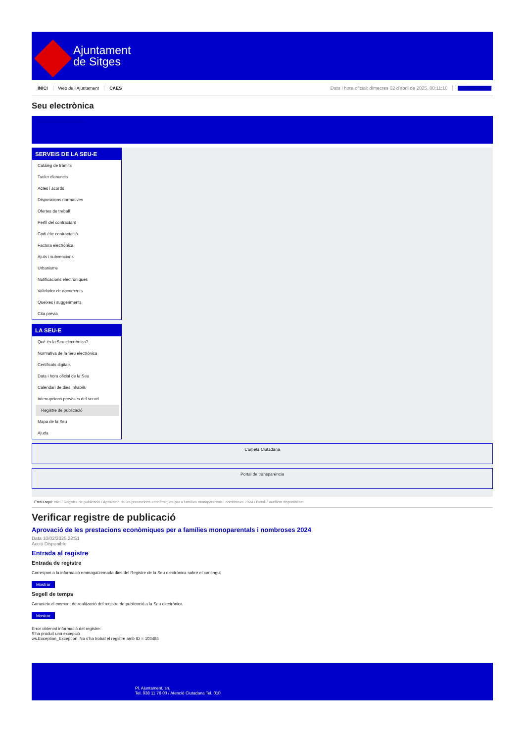Ajuntament
de Sitges
INICI Web de l'Ajuntament CAES Data i hora oficial: dimecres 02 d'abril de 2025, 00:11:10 Sincronitzar
Seu electrònica
Obtenir còpia autèntica
SERVEIS DE LA SEU-E
Catàleg de tràmits
Tauler d'anuncis
Actes i acords
Disposicions normatives
Ofertes de treball
Perfil del contractant
Codi ètic contractació
Factura electrònica
Ajuts i subvencions
Urbanisme
Notificacions electròniques
Validador de documents
Queixes i suggeriments
Cita prèvia
LA SEU-E
Què és la Seu electrònica?
Normativa de la Seu electrònica
Certificats digitals
Data i hora oficial de la Seu
Calendari de dies inhàbils
Interrupcions previstes del servei
Registre de publicació
Mapa de la Seu
Ajuda
Carpeta Ciutadana
Portal de transparència
Esteu aquí: Inici / Registre de publicació / Aprovació de les prestacions econòmiques per a famílies monoparentals i nombroses 2024 / Detall / Verificar disponibilitat
Verificar registre de publicació
Aprovació de les prestacions econòmiques per a famílies monoparentals i nombroses 2024
Data 10/02/2025 22:51
Acció Disponible
Entrada al registre
Entrada de registre
Correspon a la informació emmagatzemada dins del Registre de la Seu electrònica sobre el contingut
Mostrar
Segell de temps
Garanteix el moment de realització del registre de publicació a la Seu electrònica
Mostrar
Error obtenint informació del registre:
S'ha produit una excepció
ws.Exception_Exception: No s'ha trobat el registre amb ID = 103484
Pl. Ajuntament, sn.
Tel. 938 11 76 00 / Atenció Ciutadana Tel. 010